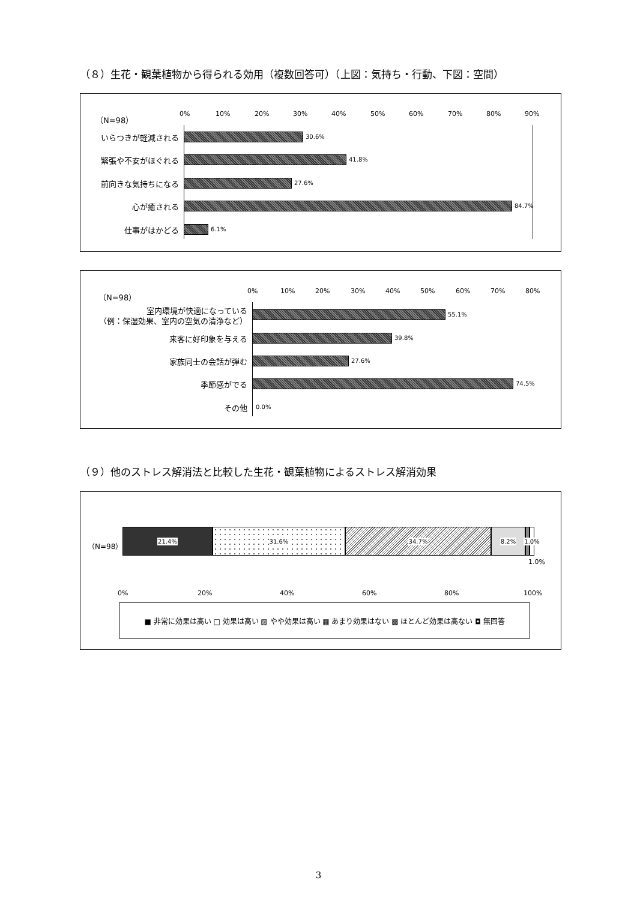（８）生花・観葉植物から得られる効用（複数回答可）（上図：気持ち・行動、下図：空間）
（N=98） 0% 10% 20% 30% 40% 50% 60% 70% 80% 90%
いらつきが軽減される 30.6%
緊張や不安がほぐれる 41.8%
前向きな気持ちになる 27.6%
心が癒される 84.7%
仕事がはかどる 6.1%
（N=98） 0% 10% 20% 30% 40% 50% 60% 70% 80%
室内環境が快適になっている
（例：保湿効果、室内の空気の清浄など）
55.1%
来客に好印象を与える 39.8%
家族同士の会話が弾む 27.6%
季節感がでる 74.5%
その他 0.0%
（９）他のストレス解消法と比較した生花・観葉植物によるストレス解消効果
（N=98）
21.4% 31.6% 34.7% 8.2%
1.0%
1.0%
0% 20% 40% 60% 80% 100%
■ 非常に効果は高い □ 効果は高い ▨ やや効果は高い ▦ あまり効果はない ▩ ほとんど効果は高ない ◘ 無回答
3